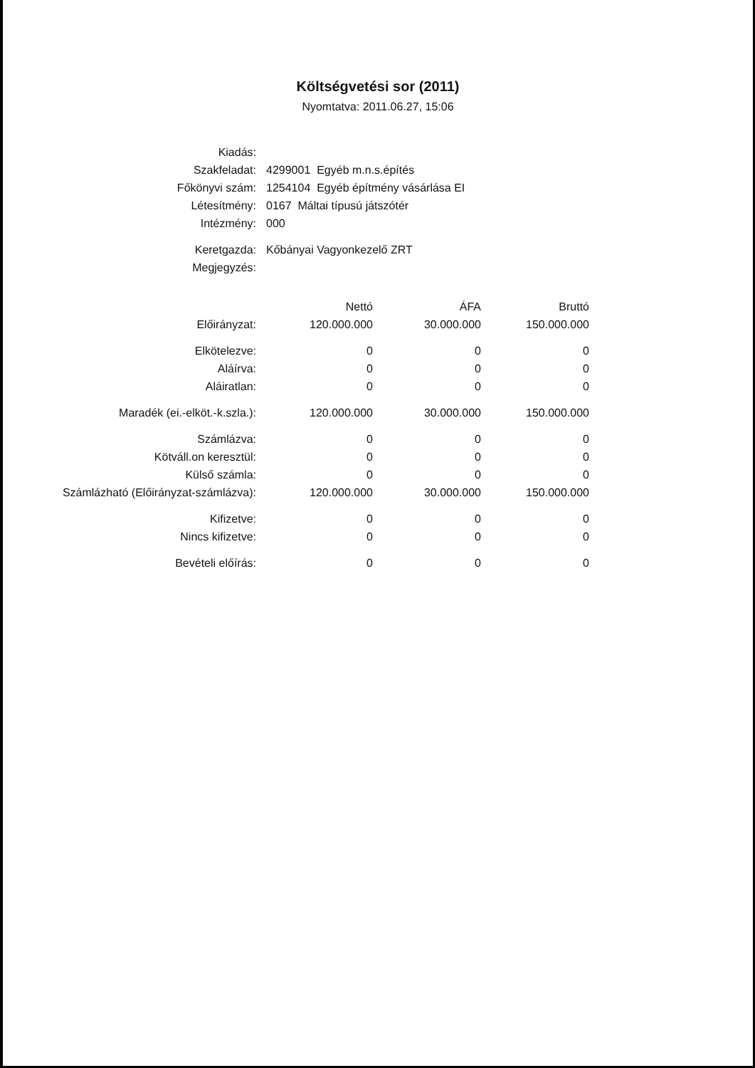Költségvetési sor (2011)
Nyomtatva: 2011.06.27, 15:06
| Kiadás: | |
| Szakfeladat: | 4299001 Egyéb m.n.s.építés |
| Főkönyvi szám: | 1254104 Egyéb építmény vásárlása EI |
| Létesítmény: | 0167 Máltai típusú játszótér |
| Intézmény: | 000 |
| Keretgazda: | Kőbányai Vagyonkezelő ZRT |
| Megjegyzés: | |
| | Nettó | ÁFA | Bruttó |
| --- | --- | --- | --- |
| Előirányzat: | 120.000.000 | 30.000.000 | 150.000.000 |
| Elkötelezve: | 0 | 0 | 0 |
| Aláírva: | 0 | 0 | 0 |
| Aláiratlan: | 0 | 0 | 0 |
| Maradék (ei.-elköt.-k.szla.): | 120.000.000 | 30.000.000 | 150.000.000 |
| Számlázva: | 0 | 0 | 0 |
| Kötváll.on keresztül: | 0 | 0 | 0 |
| Külső számla: | 0 | 0 | 0 |
| Számlázható (Előirányzat-számlázva): | 120.000.000 | 30.000.000 | 150.000.000 |
| Kifizetve: | 0 | 0 | 0 |
| Nincs kifizetve: | 0 | 0 | 0 |
| Bevételi előírás: | 0 | 0 | 0 |